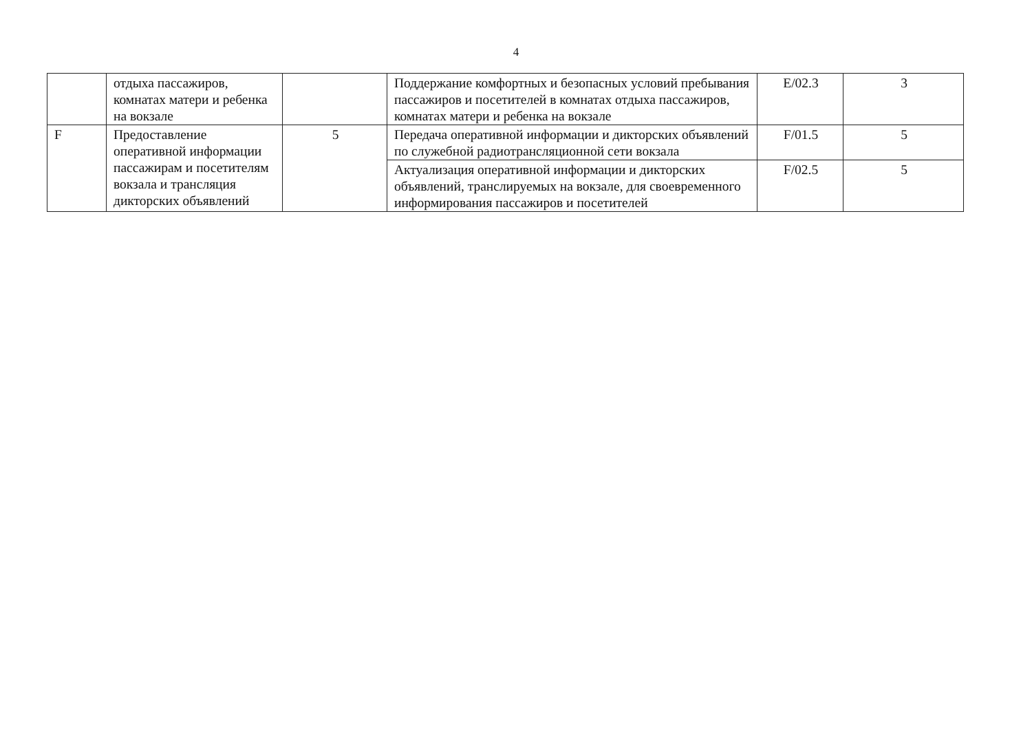4
| | отдыха пассажиров, комнатах матери и ребенка на вокзале | | Поддержание комфортных и безопасных условий пребывания пассажиров и посетителей в комнатах отдыха пассажиров, комнатах матери и ребенка на вокзале | E/02.3 | 3 |
| F | Предоставление оперативной информации пассажирам и посетителям вокзала и трансляция дикторских объявлений | 5 | Передача оперативной информации и дикторских объявлений по служебной радиотрансляционной сети вокзала | F/01.5 | 5 |
| | | | Актуализация оперативной информации и дикторских объявлений, транслируемых на вокзале, для своевременного информирования пассажиров и посетителей | F/02.5 | 5 |